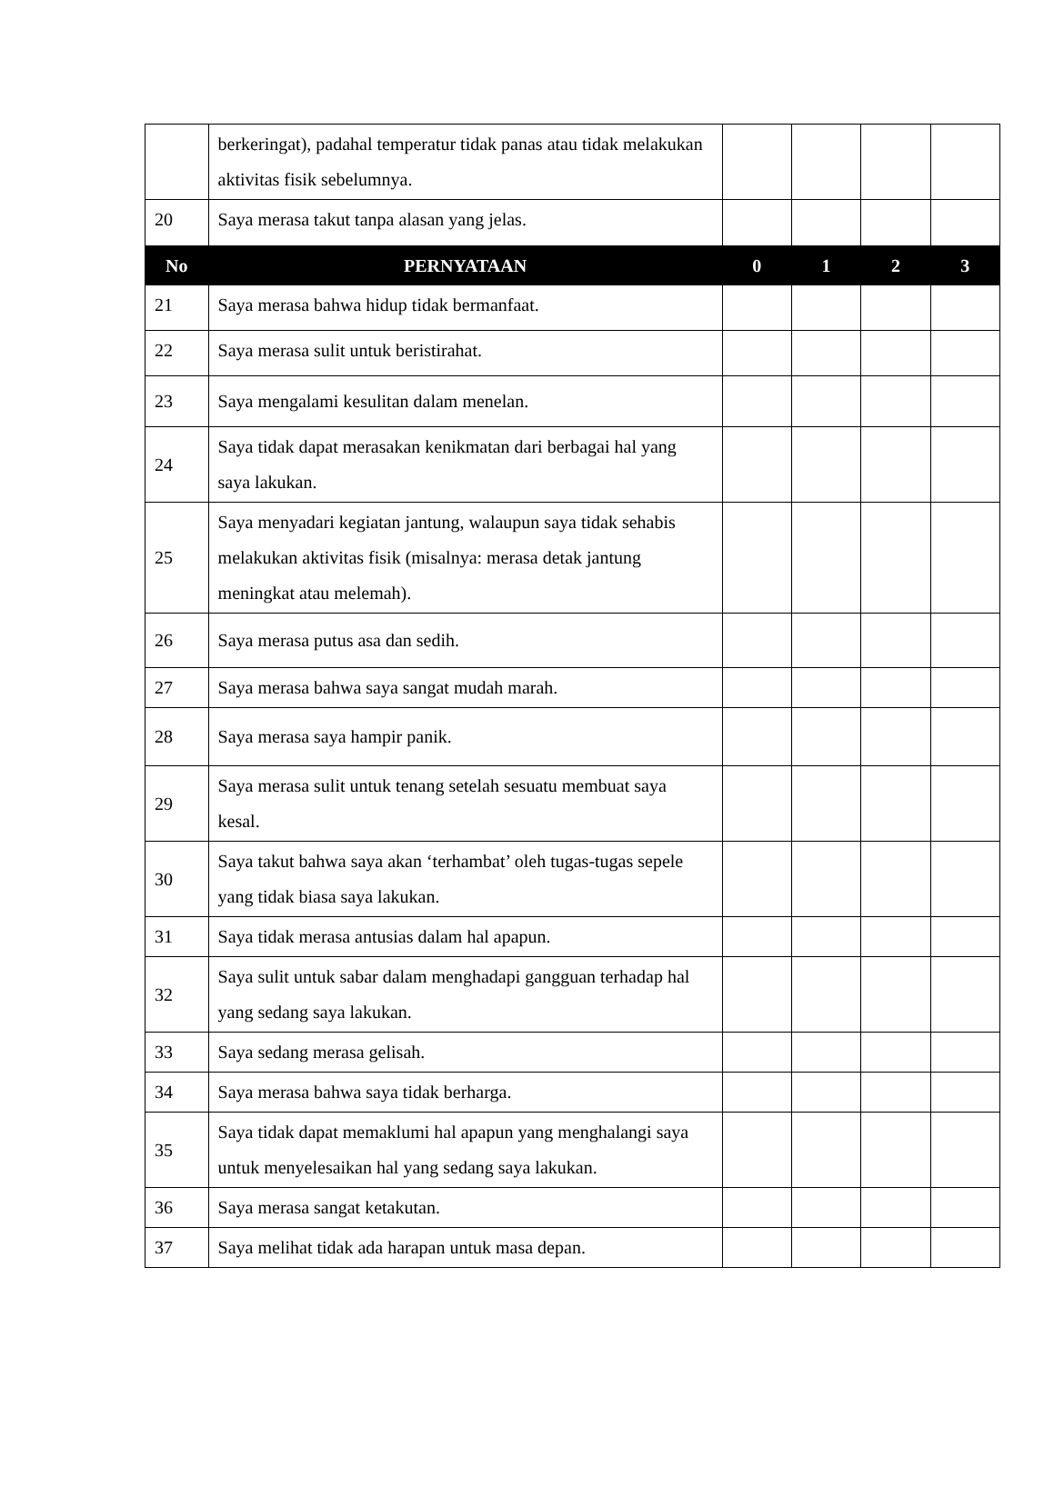| | berkeringat), padahal temperatur tidak panas atau tidak melakukan aktivitas fisik sebelumnya. | | | | |
| 20 | Saya merasa takut tanpa alasan yang jelas. | | | | |
| No | PERNYATAAN | 0 | 1 | 2 | 3 |
| 21 | Saya merasa bahwa hidup tidak bermanfaat. | | | | |
| 22 | Saya merasa sulit untuk beristirahat. | | | | |
| 23 | Saya mengalami kesulitan dalam menelan. | | | | |
| 24 | Saya tidak dapat merasakan kenikmatan dari berbagai hal yang saya lakukan. | | | | |
| 25 | Saya menyadari kegiatan jantung, walaupun saya tidak sehabis melakukan aktivitas fisik (misalnya: merasa detak jantung meningkat atau melemah). | | | | |
| 26 | Saya merasa putus asa dan sedih. | | | | |
| 27 | Saya merasa bahwa saya sangat mudah marah. | | | | |
| 28 | Saya merasa saya hampir panik. | | | | |
| 29 | Saya merasa sulit untuk tenang setelah sesuatu membuat saya kesal. | | | | |
| 30 | Saya takut bahwa saya akan ‘terhambat’ oleh tugas-tugas sepele yang tidak biasa saya lakukan. | | | | |
| 31 | Saya tidak merasa antusias dalam hal apapun. | | | | |
| 32 | Saya sulit untuk sabar dalam menghadapi gangguan terhadap hal yang sedang saya lakukan. | | | | |
| 33 | Saya sedang merasa gelisah. | | | | |
| 34 | Saya merasa bahwa saya tidak berharga. | | | | |
| 35 | Saya tidak dapat memaklumi hal apapun yang menghalangi saya untuk menyelesaikan hal yang sedang saya lakukan. | | | | |
| 36 | Saya merasa sangat ketakutan. | | | | |
| 37 | Saya melihat tidak ada harapan untuk masa depan. | | | | |